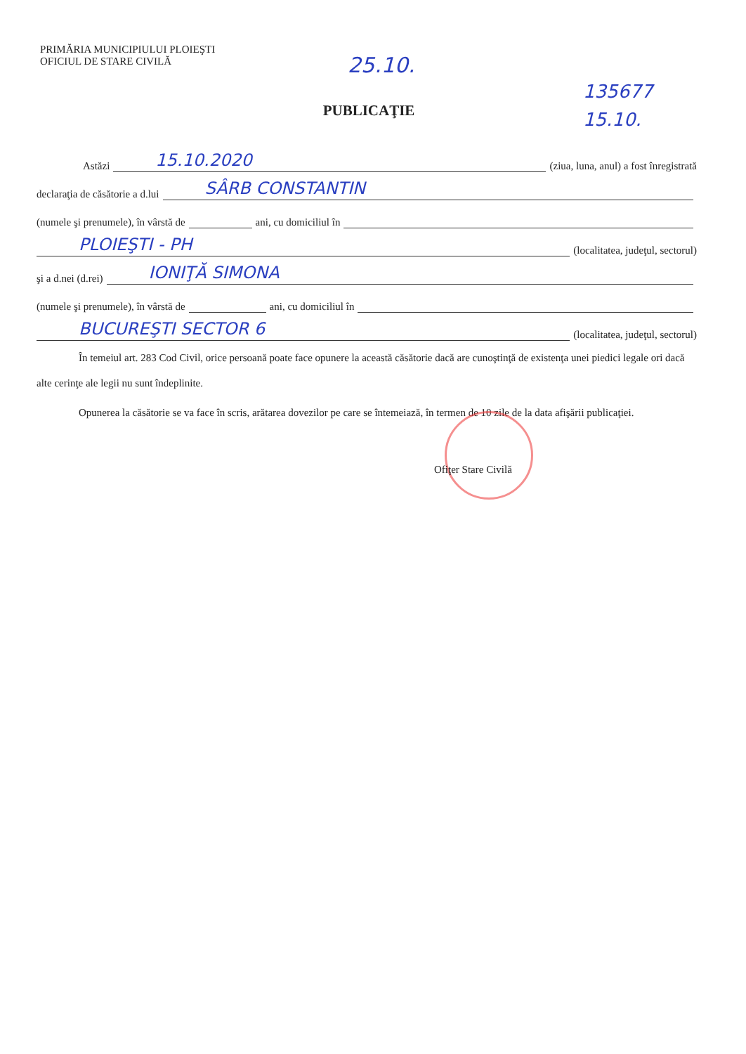PRIMĂRIA MUNICIPIULUI PLOIEŞTI
OFICIUL DE STARE CIVILĂ
25.10.
135677
15.10.
PUBLICAŢIE
Astăzi 15.10.2020 (ziua, luna, anul) a fost înregistrată
declaraţia de căsătorie a d.lui SÂRB CONSTANTIN
(numele şi prenumele), în vârstă de ani, cu domiciliul în
PLOIEŞTI - PH (localitatea, judeţul, sectorul)
şi a d.nei (d.rei) IONIŢĂ SIMONA
(numele şi prenumele), în vârstă de ani, cu domiciliul în
BUCUREŞTI SECTOR 6 (localitatea, judeţul, sectorul)
În temeiul art. 283 Cod Civil, orice persoană poate face opunere la această căsătorie dacă are cunoştinţă de existenţa unei piedici legale ori dacă alte cerinţe ale legii nu sunt îndeplinite.
Opunerea la căsătorie se va face în scris, arătarea dovezilor pe care se întemeiază, în termen de 10 zile de la data afişării publicaţiei.
Ofiţer Stare Civilă